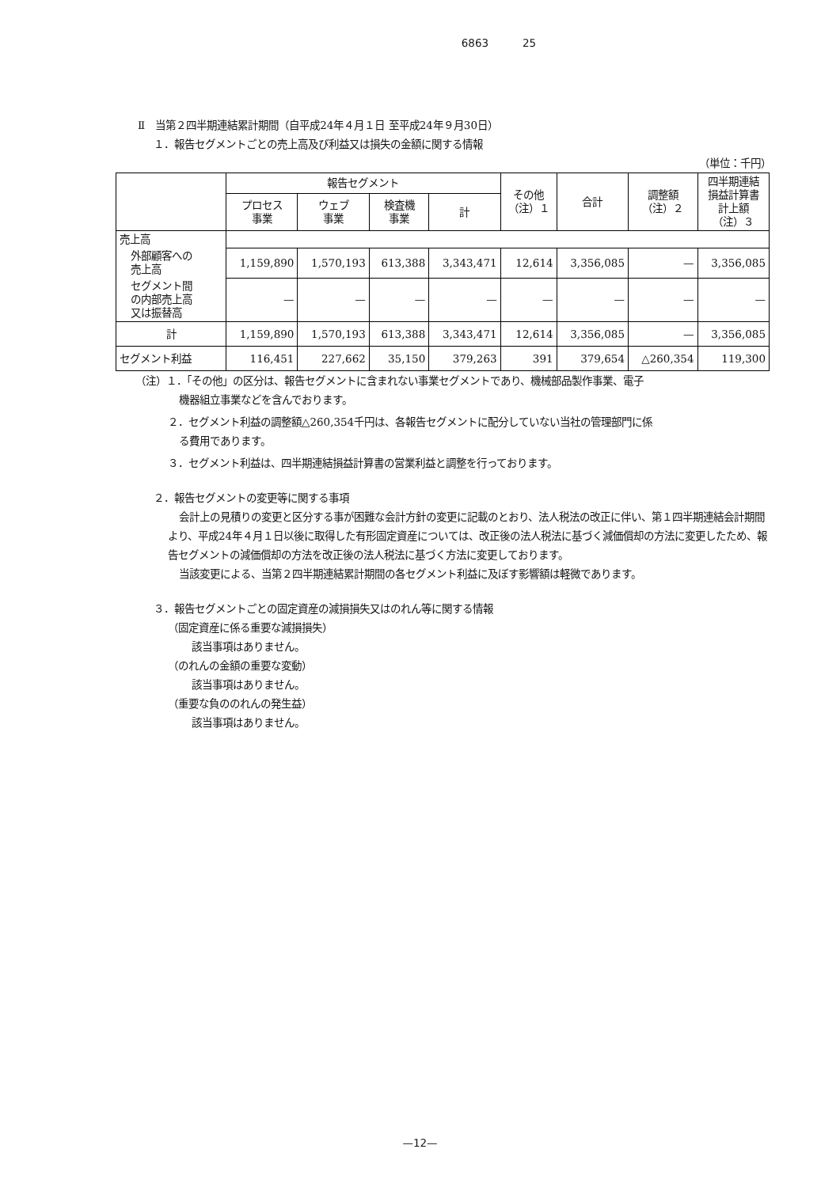6863 25
Ⅱ　当第２四半期連結累計期間（自平成24年４月１日 至平成24年９月30日）
１．報告セグメントごとの売上高及び利益又は損失の金額に関する情報
（単位：千円）
| | 報告セグメント | | | | その他 （注）１ | 合計 | 調整額 （注）２ | 四半期連結 損益計算書 計上額 （注）３ |
| --- | --- | --- | --- | --- | --- | --- | --- | --- |
| | プロセス 事業 | ウェブ 事業 | 検査機 事業 | 計 | | | | |
| 売上高 | | | | | | | | |
| 外部顧客への 売上高 | 1,159,890 | 1,570,193 | 613,388 | 3,343,471 | 12,614 | 3,356,085 | — | 3,356,085 |
| セグメント間 の内部売上高 又は振替高 | — | — | — | — | — | — | — | — |
| 計 | 1,159,890 | 1,570,193 | 613,388 | 3,343,471 | 12,614 | 3,356,085 | — | 3,356,085 |
| セグメント利益 | 116,451 | 227,662 | 35,150 | 379,263 | 391 | 379,654 | △260,354 | 119,300 |
（注）１．「その他」の区分は、報告セグメントに含まれない事業セグメントであり、機械部品製作事業、電子
機器組立事業などを含んでおります。
２．セグメント利益の調整額△260,354千円は、各報告セグメントに配分していない当社の管理部門に係
る費用であります。
３．セグメント利益は、四半期連結損益計算書の営業利益と調整を行っております。
２．報告セグメントの変更等に関する事項
会計上の見積りの変更と区分する事が困難な会計方針の変更に記載のとおり、法人税法の改正に伴い、第１四半期連結会計期間より、平成24年４月１日以後に取得した有形固定資産については、改正後の法人税法に基づく減価償却の方法に変更したため、報告セグメントの減価償却の方法を改正後の法人税法に基づく方法に変更しております。
当該変更による、当第２四半期連結累計期間の各セグメント利益に及ぼす影響額は軽微であります。
３．報告セグメントごとの固定資産の減損損失又はのれん等に関する情報
（固定資産に係る重要な減損損失）
該当事項はありません。
（のれんの金額の重要な変動）
該当事項はありません。
（重要な負ののれんの発生益）
該当事項はありません。
—12—